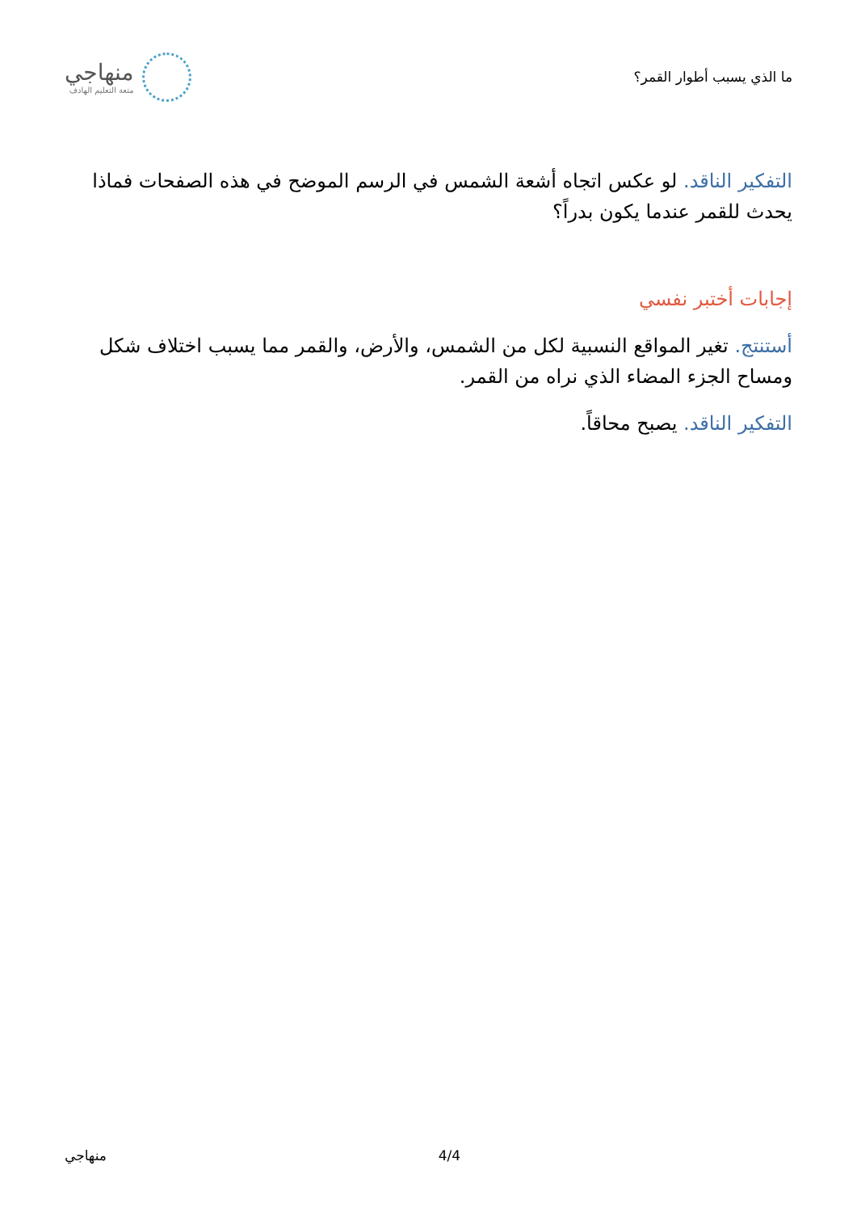ما الذي يسبب أطوار القمر؟
منهاجي
متعة التعليم الهادف
التفكير الناقد. لو عكس اتجاه أشعة الشمس في الرسم الموضح في هذه الصفحات فماذا يحدث للقمر عندما يكون بدراً؟
إجابات أختبر نفسي
أستنتج. تغير المواقع النسبية لكل من الشمس، والأرض، والقمر مما يسبب اختلاف شكل ومساح الجزء المضاء الذي نراه من القمر.
التفكير الناقد. يصبح محاقاً.
منهاجي 4/4